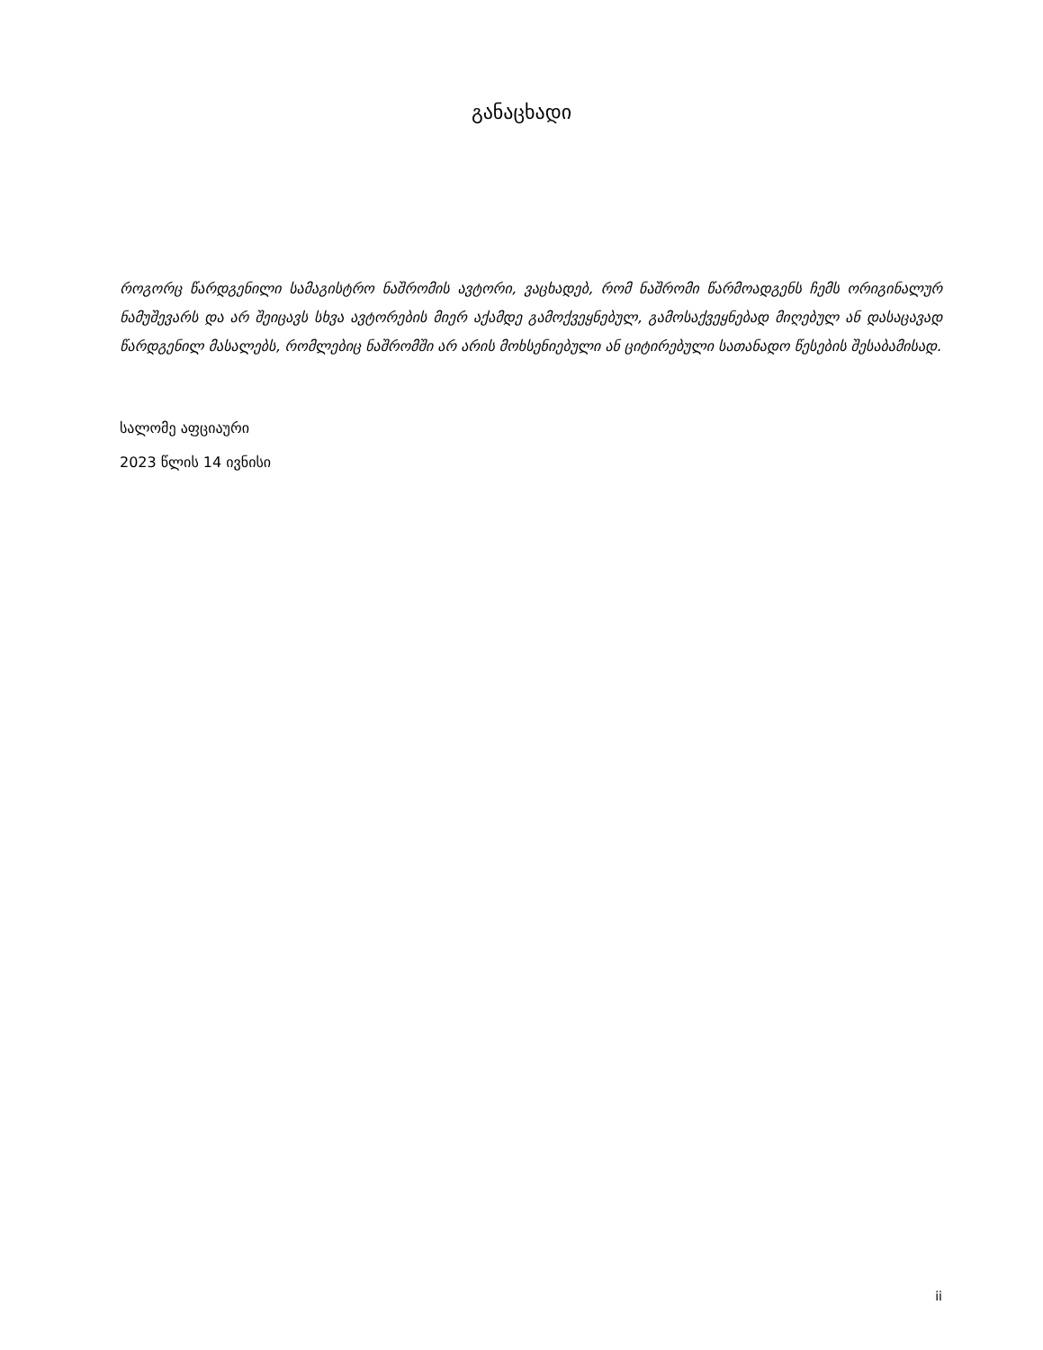განაცხადი
როგორც წარდგენილი სამაგისტრო ნაშრომის ავტორი, ვაცხადებ, რომ ნაშრომი წარმოადგენს ჩემს ორიგინალურ ნამუშევარს და არ შეიცავს სხვა ავტორების მიერ აქამდე გამოქვეყნებულ, გამოსაქვეყნებად მიღებულ ან დასაცავად წარდგენილ მასალებს, რომლებიც ნაშრომში არ არის მოხსენიებული ან ციტირებული სათანადო წესების შესაბამისად.
სალომე აფციაური
2023 წლის 14 ივნისი
ii